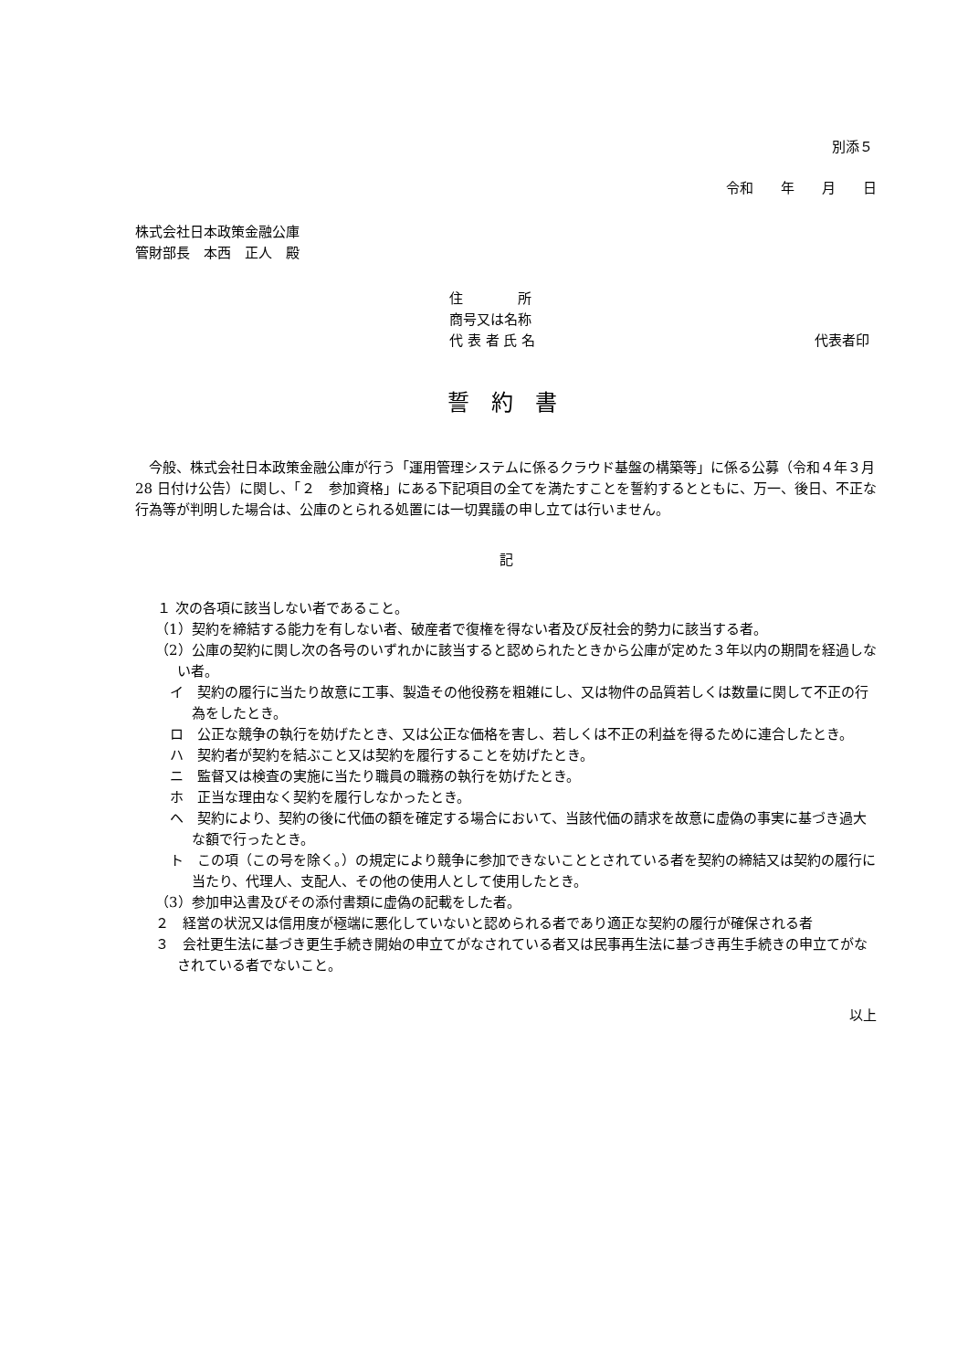別添５
令和　　年　　月　　日
株式会社日本政策金融公庫
管財部長　本西　正人　殿
住　　　　所
商号又は名称
代 表 者 氏 名 代表者印
誓 約 書
今般、株式会社日本政策金融公庫が行う「運用管理システムに係るクラウド基盤の構築等」に係る公募（令和４年３月 28 日付け公告）に関し、「２　参加資格」にある下記項目の全てを満たすことを誓約するとともに、万一、後日、不正な行為等が判明した場合は、公庫のとられる処置には一切異議の申し立ては行いません。
記
１ 次の各項に該当しない者であること。
（1）契約を締結する能力を有しない者、破産者で復権を得ない者及び反社会的勢力に該当する者。
（2）公庫の契約に関し次の各号のいずれかに該当すると認められたときから公庫が定めた３年以内の期間を経過しない者。
イ　契約の履行に当たり故意に工事、製造その他役務を粗雑にし、又は物件の品質若しくは数量に関して不正の行為をしたとき。
ロ　公正な競争の執行を妨げたとき、又は公正な価格を害し、若しくは不正の利益を得るために連合したとき。
ハ　契約者が契約を結ぶこと又は契約を履行することを妨げたとき。
ニ　監督又は検査の実施に当たり職員の職務の執行を妨げたとき。
ホ　正当な理由なく契約を履行しなかったとき。
ヘ　契約により、契約の後に代価の額を確定する場合において、当該代価の請求を故意に虚偽の事実に基づき過大な額で行ったとき。
ト　この項（この号を除く。）の規定により競争に参加できないこととされている者を契約の締結又は契約の履行に当たり、代理人、支配人、その他の使用人として使用したとき。
（3）参加申込書及びその添付書類に虚偽の記載をした者。
２　経営の状況又は信用度が極端に悪化していないと認められる者であり適正な契約の履行が確保される者
３　会社更生法に基づき更生手続き開始の申立てがなされている者又は民事再生法に基づき再生手続きの申立てがなされている者でないこと。
以上